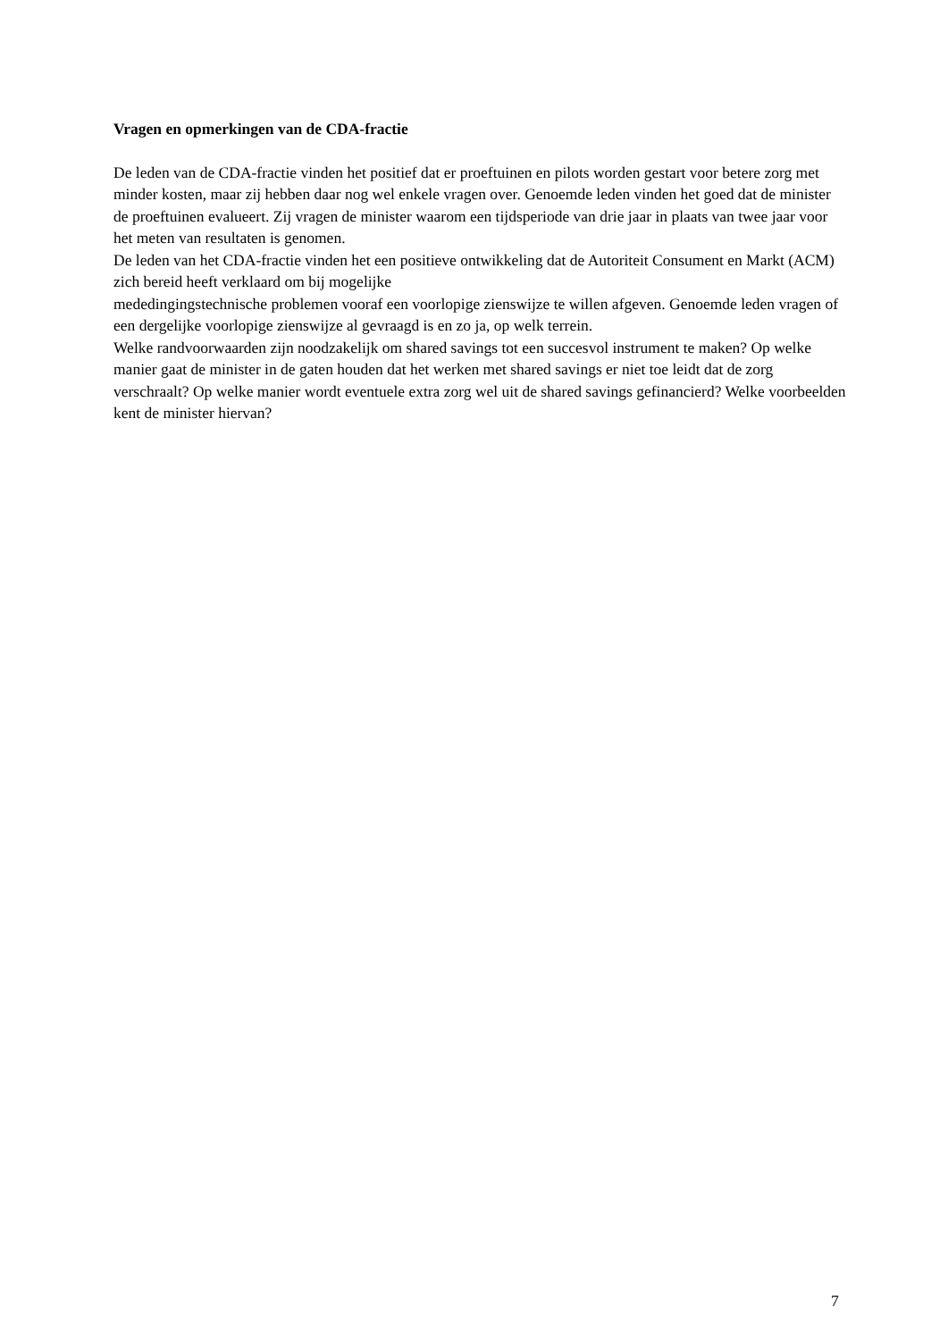Vragen en opmerkingen van de CDA-fractie
De leden van de CDA-fractie vinden het positief dat er proeftuinen en pilots worden gestart voor betere zorg met minder kosten, maar zij hebben daar nog wel enkele vragen over. Genoemde leden vinden het goed dat de minister de proeftuinen evalueert. Zij vragen de minister waarom een tijdsperiode van drie jaar in plaats van twee jaar voor het meten van resultaten is genomen.
De leden van het CDA-fractie vinden het een positieve ontwikkeling dat de Autoriteit Consument en Markt (ACM) zich bereid heeft verklaard om bij mogelijke
mededingingstechnische problemen vooraf een voorlopige zienswijze te willen afgeven. Genoemde leden vragen of een dergelijke voorlopige zienswijze al gevraagd is en zo ja, op welk terrein.
Welke randvoorwaarden zijn noodzakelijk om shared savings tot een succesvol instrument te maken? Op welke manier gaat de minister in de gaten houden dat het werken met shared savings er niet toe leidt dat de zorg verschraalt? Op welke manier wordt eventuele extra zorg wel uit de shared savings gefinancierd? Welke voorbeelden kent de minister hiervan?
7